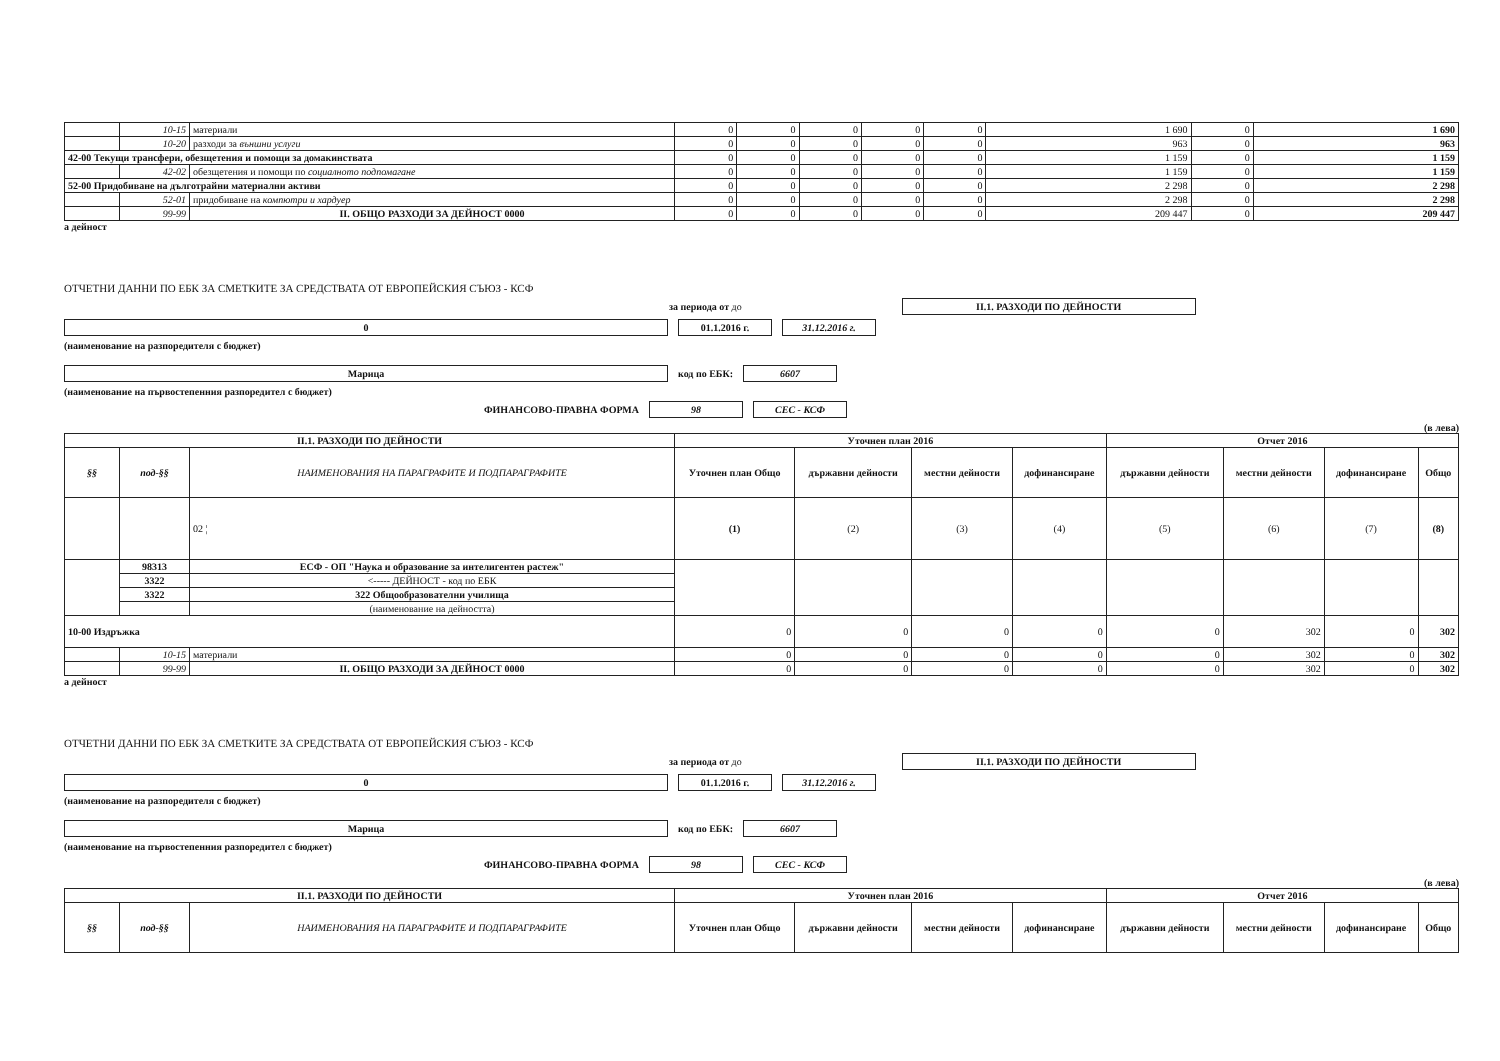| | 10-15 | материали | 0 | 0 | 0 | 0 | 0 | 1 690 | 0 | 1 690 |
| | 10-20 | разходи за външни услуги | 0 | 0 | 0 | 0 | 0 | 963 | 0 | 963 |
| 42-00 Текущи трансфери, обезщетения и помощи за домакинствата | | | 0 | 0 | 0 | 0 | 0 | 1 159 | 0 | 1 159 |
| | 42-02 | обезщетения и помощи по социалното подпомагане | 0 | 0 | 0 | 0 | 0 | 1 159 | 0 | 1 159 |
| 52-00 Придобиване на дълготрайни материални активи | | | 0 | 0 | 0 | 0 | 0 | 2 298 | 0 | 2 298 |
| | 52-01 | придобиване на компютри и хардуер | 0 | 0 | 0 | 0 | 0 | 2 298 | 0 | 2 298 |
| | 99-99 | II. ОБЩО РАЗХОДИ ЗА ДЕЙНОСТ 0000 | 0 | 0 | 0 | 0 | 0 | 209 447 | 0 | 209 447 |
а дейност
ОТЧЕТНИ ДАННИ ПО ЕБК ЗА СМЕТКИТЕ ЗА СРЕДСТВАТА ОТ ЕВРОПЕЙСКИЯ СЪЮЗ - КСФ
за периода от до II.1. РАЗХОДИ ПО ДЕЙНОСТИ
0 01.1.2016 г. 31.12.2016 г.
(наименование на разпоредителя с бюджет)
Марица код по ЕБК: 6607
(наименование на първостепенния разпоредител с бюджет)
ФИНАНСОВО-ПРАВНА ФОРМА 98 СЕС - КСФ
(в лева)
| II.1. РАЗХОДИ ПО ДЕЙНОСТИ | | | Уточнен план 2016 | | | | Отчет 2016 | | | |
| --- | --- | --- | --- | --- | --- | --- | --- | --- | --- | --- |
| §§ | под-§§ | НАИМЕНОВАНИЯ НА ПАРАГРАФИТЕ И ПОДПАРАГРАФИТЕ | Уточнен план Общо | държавни дейности | местни дейности | дофинансиране | държавни дейности | местни дейности | дофинансиране | Общо |
| | | 02 ¦ | (1) | (2) | (3) | (4) | (5) | (6) | (7) | (8) |
| | 98313 | ЕСФ - ОП "Наука и образование за интелигентен растеж" | | | | | | | | |
| | 3322 | <----- ДЕЙНОСТ - код по ЕБК | | | | | | | | |
| | 3322 | 322 Общообразователни училища | | | | | | | | |
| | | (наименование на дейността) | | | | | | | | |
| 10-00 Издръжка | | | 0 | 0 | 0 | 0 | 0 | 302 | 0 | 302 |
| | 10-15 | материали | 0 | 0 | 0 | 0 | 0 | 302 | 0 | 302 |
| | 99-99 | II. ОБЩО РАЗХОДИ ЗА ДЕЙНОСТ 0000 | 0 | 0 | 0 | 0 | 0 | 302 | 0 | 302 |
а дейност
ОТЧЕТНИ ДАННИ ПО ЕБК ЗА СМЕТКИТЕ ЗА СРЕДСТВАТА ОТ ЕВРОПЕЙСКИЯ СЪЮЗ - КСФ
за периода от до II.1. РАЗХОДИ ПО ДЕЙНОСТИ
0 01.1.2016 г. 31.12.2016 г.
(наименование на разпоредителя с бюджет)
Марица код по ЕБК: 6607
(наименование на първостепенния разпоредител с бюджет)
ФИНАНСОВО-ПРАВНА ФОРМА 98 СЕС - КСФ
(в лева)
| II.1. РАЗХОДИ ПО ДЕЙНОСТИ | | | Уточнен план 2016 | | | | Отчет 2016 | | | |
| --- | --- | --- | --- | --- | --- | --- | --- | --- | --- | --- |
| §§ | под-§§ | НАИМЕНОВАНИЯ НА ПАРАГРАФИТЕ И ПОДПАРАГРАФИТЕ | Уточнен план Общо | държавни дейности | местни дейности | дофинансиране | държавни дейности | местни дейности | дофинансиране | Общо |